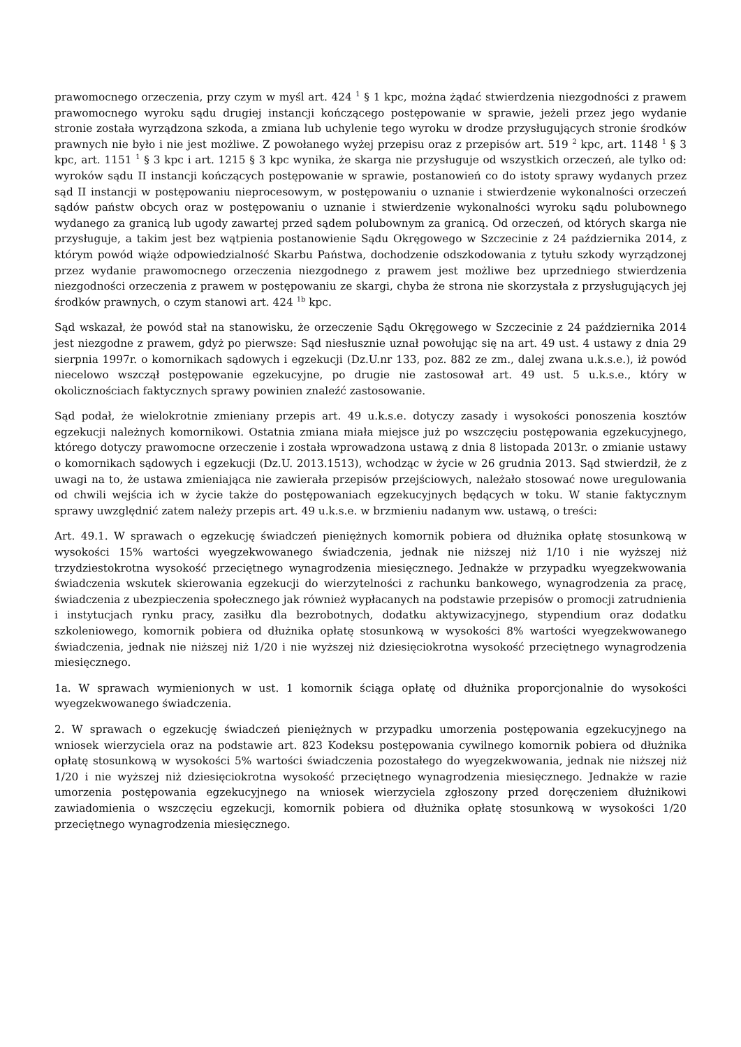prawomocnego orzeczenia, przy czym w myśl art. 424 <sup>1</sup> § 1 kpc, można żądać stwierdzenia niezgodności z prawem prawomocnego wyroku sądu drugiej instancji kończącego postępowanie w sprawie, jeżeli przez jego wydanie stronie została wyrządzona szkoda, a zmiana lub uchylenie tego wyroku w drodze przysługujących stronie środków prawnych nie było i nie jest możliwe. Z powołanego wyżej przepisu oraz z przepisów art. 519 <sup>2</sup> kpc, art. 1148 <sup>1</sup> § 3 kpc, art. 1151 <sup>1</sup> § 3 kpc i art. 1215 § 3 kpc wynika, że skarga nie przysługuje od wszystkich orzeczeń, ale tylko od: wyroków sądu II instancji kończących postępowanie w sprawie, postanowień co do istoty sprawy wydanych przez sąd II instancji w postępowaniu nieprocesowym, w postępowaniu o uznanie i stwierdzenie wykonalności orzeczeń sądów państw obcych oraz w postępowaniu o uznanie i stwierdzenie wykonalności wyroku sądu polubownego wydanego za granicą lub ugody zawartej przed sądem polubownym za granicą. Od orzeczeń, od których skarga nie przysługuje, a takim jest bez wątpienia postanowienie Sądu Okręgowego w Szczecinie z 24 października 2014, z którym powód wiąże odpowiedzialność Skarbu Państwa, dochodzenie odszkodowania z tytułu szkody wyrządzonej przez wydanie prawomocnego orzeczenia niezgodnego z prawem jest możliwe bez uprzedniego stwierdzenia niezgodności orzeczenia z prawem w postępowaniu ze skargi, chyba że strona nie skorzystała z przysługujących jej środków prawnych, o czym stanowi art. 424 <sup>1b</sup> kpc.
Sąd wskazał, że powód stał na stanowisku, że orzeczenie Sądu Okręgowego w Szczecinie z 24 października 2014 jest niezgodne z prawem, gdyż po pierwsze: Sąd niesłusznie uznał powołując się na art. 49 ust. 4 ustawy z dnia 29 sierpnia 1997r. o komornikach sądowych i egzekucji (Dz.U.nr 133, poz. 882 ze zm., dalej zwana u.k.s.e.), iż powód niecelowo wszczął postępowanie egzekucyjne, po drugie nie zastosował art. 49 ust. 5 u.k.s.e., który w okolicznościach faktycznych sprawy powinien znaleźć zastosowanie.
Sąd podał, że wielokrotnie zmieniany przepis art. 49 u.k.s.e. dotyczy zasady i wysokości ponoszenia kosztów egzekucji należnych komornikowi. Ostatnia zmiana miała miejsce już po wszczęciu postępowania egzekucyjnego, którego dotyczy prawomocne orzeczenie i została wprowadzona ustawą z dnia 8 listopada 2013r. o zmianie ustawy o komornikach sądowych i egzekucji (Dz.U. 2013.1513), wchodząc w życie w 26 grudnia 2013. Sąd stwierdził, że z uwagi na to, że ustawa zmieniająca nie zawierała przepisów przejściowych, należało stosować nowe uregulowania od chwili wejścia ich w życie także do postępowaniach egzekucyjnych będących w toku. W stanie faktycznym sprawy uwzględnić zatem należy przepis art. 49 u.k.s.e. w brzmieniu nadanym ww. ustawą, o treści:
Art. 49.1. W sprawach o egzekucję świadczeń pieniężnych komornik pobiera od dłużnika opłatę stosunkową w wysokości 15% wartości wyegzekwowanego świadczenia, jednak nie niższej niż 1/10 i nie wyższej niż trzydziestokrotna wysokość przeciętnego wynagrodzenia miesięcznego. Jednakże w przypadku wyegzekwowania świadczenia wskutek skierowania egzekucji do wierzytelności z rachunku bankowego, wynagrodzenia za pracę, świadczenia z ubezpieczenia społecznego jak również wypłacanych na podstawie przepisów o promocji zatrudnienia i instytucjach rynku pracy, zasiłku dla bezrobotnych, dodatku aktywizacyjnego, stypendium oraz dodatku szkoleniowego, komornik pobiera od dłużnika opłatę stosunkową w wysokości 8% wartości wyegzekwowanego świadczenia, jednak nie niższej niż 1/20 i nie wyższej niż dziesięciokrotna wysokość przeciętnego wynagrodzenia miesięcznego.
1a. W sprawach wymienionych w ust. 1 komornik ściąga opłatę od dłużnika proporcjonalnie do wysokości wyegzekwowanego świadczenia.
2. W sprawach o egzekucję świadczeń pieniężnych w przypadku umorzenia postępowania egzekucyjnego na wniosek wierzyciela oraz na podstawie art. 823 Kodeksu postępowania cywilnego komornik pobiera od dłużnika opłatę stosunkową w wysokości 5% wartości świadczenia pozostałego do wyegzekwowania, jednak nie niższej niż 1/20 i nie wyższej niż dziesięciokrotna wysokość przeciętnego wynagrodzenia miesięcznego. Jednakże w razie umorzenia postępowania egzekucyjnego na wniosek wierzyciela zgłoszony przed doręczeniem dłużnikowi zawiadomienia o wszczęciu egzekucji, komornik pobiera od dłużnika opłatę stosunkową w wysokości 1/20 przeciętnego wynagrodzenia miesięcznego.